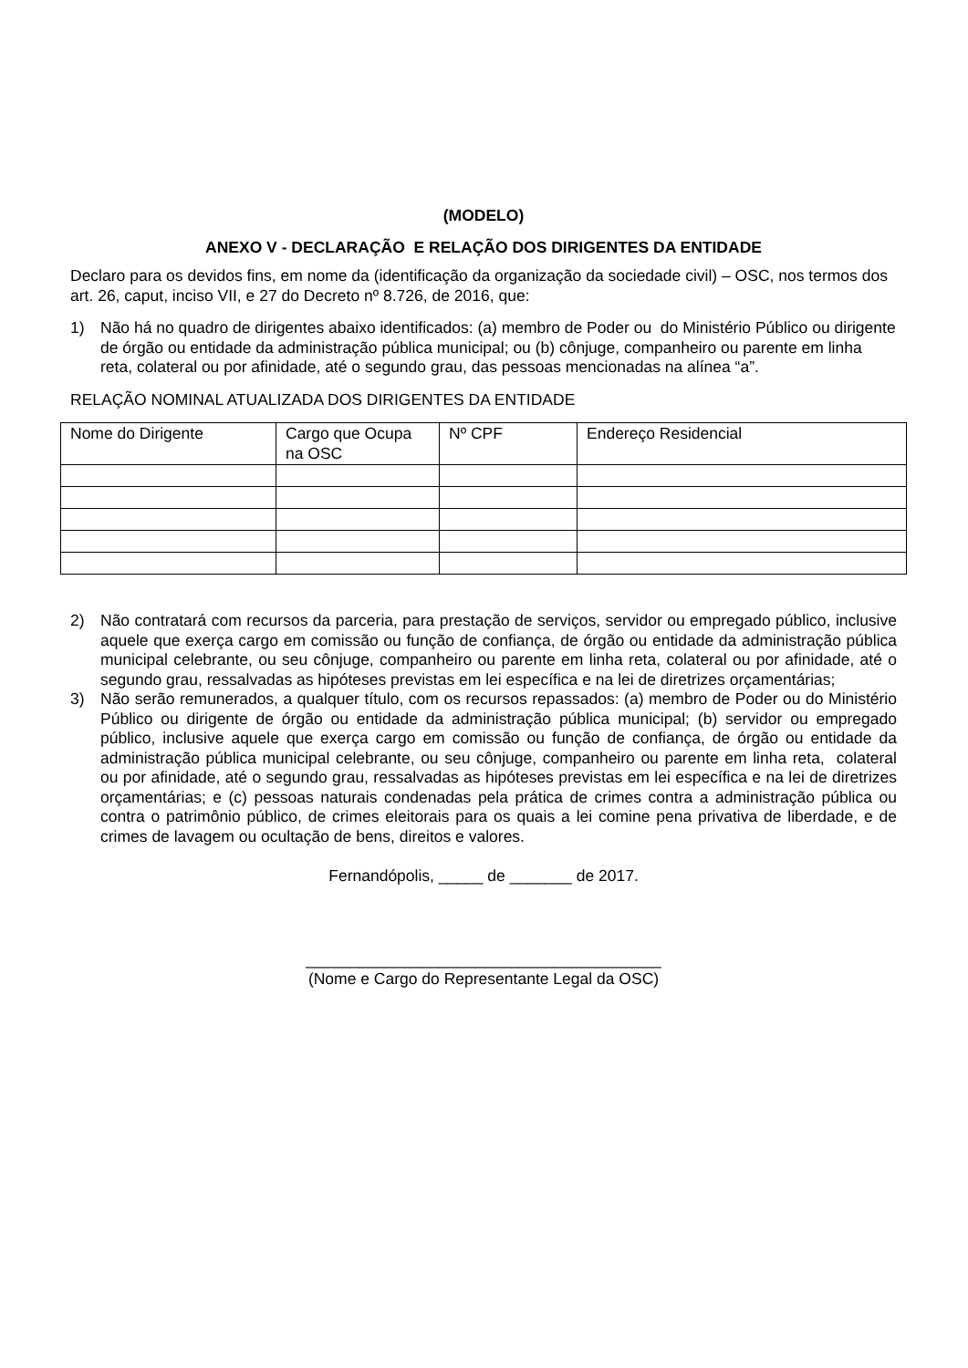(MODELO)
ANEXO V - DECLARAÇÃO E RELAÇÃO DOS DIRIGENTES DA ENTIDADE
Declaro para os devidos fins, em nome da (identificação da organização da sociedade civil) – OSC, nos termos dos art. 26, caput, inciso VII, e 27 do Decreto nº 8.726, de 2016, que:
1) Não há no quadro de dirigentes abaixo identificados: (a) membro de Poder ou do Ministério Público ou dirigente de órgão ou entidade da administração pública municipal; ou (b) cônjuge, companheiro ou parente em linha reta, colateral ou por afinidade, até o segundo grau, das pessoas mencionadas na alínea “a”.
RELAÇÃO NOMINAL ATUALIZADA DOS DIRIGENTES DA ENTIDADE
| Nome do Dirigente | Cargo que Ocupa na OSC | Nº CPF | Endereço Residencial |
| --- | --- | --- | --- |
2) Não contratará com recursos da parceria, para prestação de serviços, servidor ou empregado público, inclusive aquele que exerça cargo em comissão ou função de confiança, de órgão ou entidade da administração pública municipal celebrante, ou seu cônjuge, companheiro ou parente em linha reta, colateral ou por afinidade, até o segundo grau, ressalvadas as hipóteses previstas em lei específica e na lei de diretrizes orçamentárias;
3) Não serão remunerados, a qualquer título, com os recursos repassados: (a) membro de Poder ou do Ministério Público ou dirigente de órgão ou entidade da administração pública municipal; (b) servidor ou empregado público, inclusive aquele que exerça cargo em comissão ou função de confiança, de órgão ou entidade da administração pública municipal celebrante, ou seu cônjuge, companheiro ou parente em linha reta, colateral ou por afinidade, até o segundo grau, ressalvadas as hipóteses previstas em lei específica e na lei de diretrizes orçamentárias; e (c) pessoas naturais condenadas pela prática de crimes contra a administração pública ou contra o patrimônio público, de crimes eleitorais para os quais a lei comine pena privativa de liberdade, e de crimes de lavagem ou ocultação de bens, direitos e valores.
Fernandópolis, _____ de _______ de 2017.
________________________________________
(Nome e Cargo do Representante Legal da OSC)